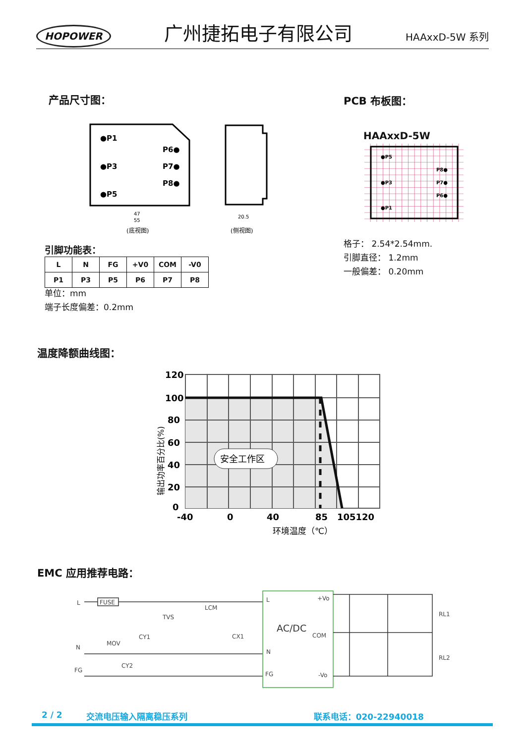HOPOWER 广州捷拓电子有限公司 HAAxxD-5W 系列
产品尺寸图： PCB 布板图：
●P1
●P3
●P5
P6●
P7●
P8●
47
55
20.5
(底视图)
(侧视图)
HAAxxD-5W
●P5
●P3
●P1
P8●
P7●
P6●
格子： 2.54*2.54mm.
引脚直径： 1.2mm
一般偏差： 0.20mm
引脚功能表：
| L | N | FG | +V0 | COM | -V0 |
| P1 | P3 | P5 | P6 | P7 | P8 |
单位：mm
端子长度偏差：0.2mm
温度降额曲线图：
安全工作区
120
100
80
60
40
20
0
-40
0
40
85
105120
环境温度（℃）
输出功率百分比(%)
EMC 应用推荐电路：
L
N
FG
FUSE
MOV
CY1
CY2
TVS
LCM
CX1
L
N
FG
+Vo
COM
-Vo
RL1
RL2
AC/DC
2 / 2 交流电压输入隔离稳压系列 联系电话：020-22940018